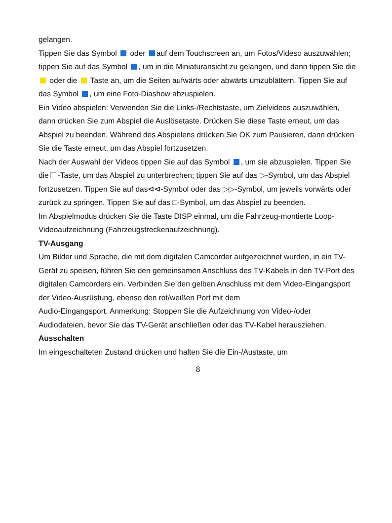gelangen.
Tippen Sie das Symbol oder auf dem Touchscreen an, um Fotos/Videso auszuwählen; tippen Sie auf das Symbol , um in die Miniaturansicht zu gelangen, und dann tippen Sie die oder die Taste an, um die Seiten aufwärts oder abwärts umzublättern. Tippen Sie auf das Symbol , um eine Foto-Diashow abzuspielen.
Ein Video abspielen: Verwenden Sie die Links-/Rechtstaste, um Zielvideos auszuwählen, dann drücken Sie zum Abspiel die Auslösetaste. Drücken Sie diese Taste erneut, um das Abspiel zu beenden. Während des Abspielens drücken Sie OK zum Pausieren, dann drücken Sie die Taste erneut, um das Abspiel fortzusetzen.
Nach der Auswahl der Videos tippen Sie auf das Symbol , um sie abzuspielen. Tippen Sie die -Taste, um das Abspiel zu unterbrechen; tippen Sie auf das ▷-Symbol, um das Abspiel fortzusetzen. Tippen Sie auf das⊲⊲-Symbol oder das ▷▷-Symbol, um jeweils vorwärts oder zurück zu springen. Tippen Sie auf das □-Symbol, um das Abspiel zu beenden.
Im Abspielmodus drücken Sie die Taste DISP einmal, um die Fahrzeug-montierte Loop-Videoaufzeichnung (Fahrzeugstreckenaufzeichnung).
TV-Ausgang
Um Bilder und Sprache, die mit dem digitalen Camcorder aufgezeichnet wurden, in ein TV-Gerät zu speisen, führen Sie den gemeinsamen Anschluss des TV-Kabels in den TV-Port des digitalen Camcorders ein. Verbinden Sie den gelben Anschluss mit dem Video-Eingangsport der Video-Ausrüstung, ebenso den rot/weißen Port mit dem
Audio-Eingangsport. Anmerkung: Stoppen Sie die Aufzeichnung von Video-/oder Audiodateien, bevor Sie das TV-Gerät anschließen oder das TV-Kabel herausziehen.
Ausschalten
Im eingeschalteten Zustand drücken und halten Sie die Ein-/Austaste, um
8